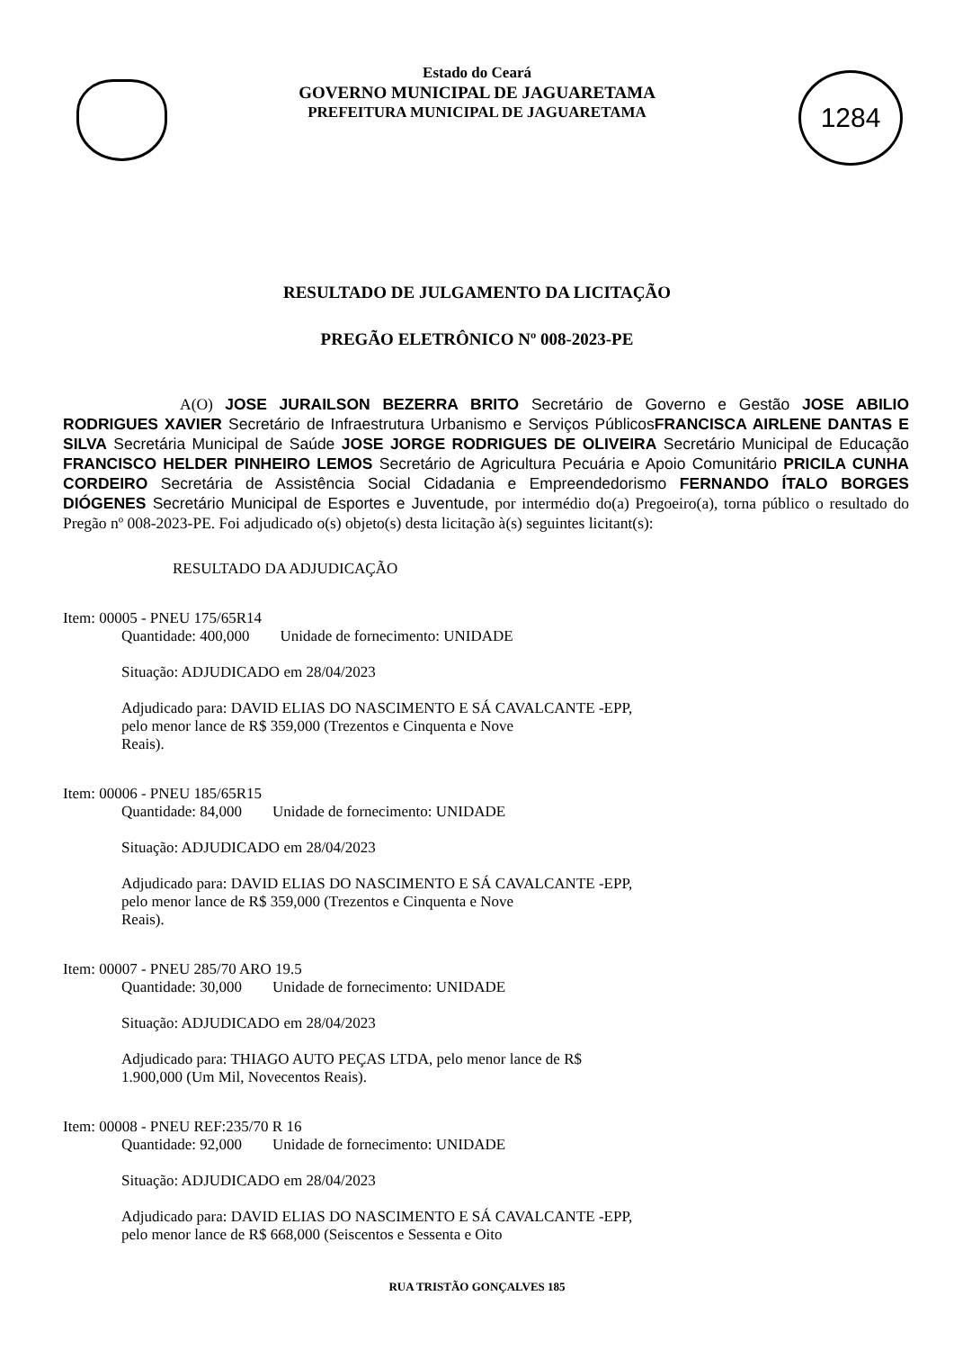1284
Estado do Ceará
GOVERNO MUNICIPAL DE JAGUARETAMA
PREFEITURA MUNICIPAL DE JAGUARETAMA
RESULTADO DE JULGAMENTO DA LICITAÇÃO
PREGÃO ELETRÔNICO Nº 008-2023-PE
A(O) JOSE JURAILSON BEZERRA BRITO Secretário de Governo e Gestão JOSE ABILIO RODRIGUES XAVIER Secretário de Infraestrutura Urbanismo e Serviços PúblicosFRANCISCA AIRLENE DANTAS E SILVA Secretária Municipal de Saúde JOSE JORGE RODRIGUES DE OLIVEIRA Secretário Municipal de Educação FRANCISCO HELDER PINHEIRO LEMOS Secretário de Agricultura Pecuária e Apoio Comunitário PRICILA CUNHA CORDEIRO Secretária de Assistência Social Cidadania e Empreendedorismo FERNANDO ÍTALO BORGES DIÓGENES Secretário Municipal de Esportes e Juventude, por intermédio do(a) Pregoeiro(a), torna público o resultado do Pregão nº 008-2023-PE. Foi adjudicado o(s) objeto(s) desta licitação à(s) seguintes licitant(s):
RESULTADO DA ADJUDICAÇÃO
Item: 00005 - PNEU 175/65R14
Quantidade: 400,000 Unidade de fornecimento: UNIDADE
Situação: ADJUDICADO em 28/04/2023
Adjudicado para: DAVID ELIAS DO NASCIMENTO E SÁ CAVALCANTE -EPP,
pelo menor lance de R$ 359,000 (Trezentos e Cinquenta e Nove
Reais).
Item: 00006 - PNEU 185/65R15
Quantidade: 84,000 Unidade de fornecimento: UNIDADE
Situação: ADJUDICADO em 28/04/2023
Adjudicado para: DAVID ELIAS DO NASCIMENTO E SÁ CAVALCANTE -EPP,
pelo menor lance de R$ 359,000 (Trezentos e Cinquenta e Nove
Reais).
Item: 00007 - PNEU 285/70 ARO 19.5
Quantidade: 30,000 Unidade de fornecimento: UNIDADE
Situação: ADJUDICADO em 28/04/2023
Adjudicado para: THIAGO AUTO PEÇAS LTDA, pelo menor lance de R$
1.900,000 (Um Mil, Novecentos Reais).
Item: 00008 - PNEU REF:235/70 R 16
Quantidade: 92,000 Unidade de fornecimento: UNIDADE
Situação: ADJUDICADO em 28/04/2023
Adjudicado para: DAVID ELIAS DO NASCIMENTO E SÁ CAVALCANTE -EPP,
pelo menor lance de R$ 668,000 (Seiscentos e Sessenta e Oito
RUA TRISTÃO GONÇALVES 185